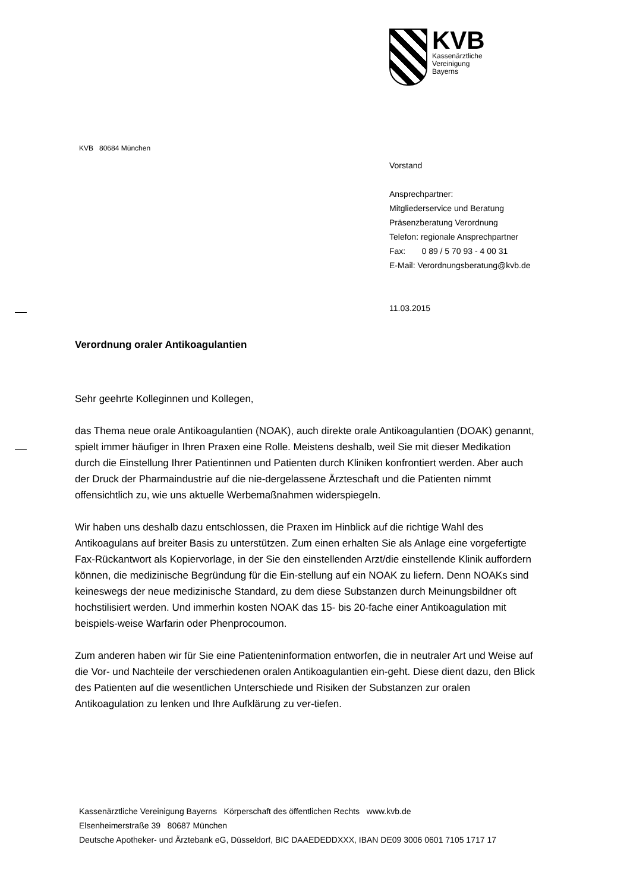KVB
Kassenärztliche
Vereinigung
Bayerns
KVB 80684 München
Vorstand
Ansprechpartner:
Mitgliederservice und Beratung
Präsenzberatung Verordnung
Telefon: regionale Ansprechpartner
Fax: 0 89 / 5 70 93 - 4 00 31
E-Mail: Verordnungsberatung@kvb.de
11.03.2015
Verordnung oraler Antikoagulantien
Sehr geehrte Kolleginnen und Kollegen,
das Thema neue orale Antikoagulantien (NOAK), auch direkte orale Antikoagulantien (DOAK) genannt, spielt immer häufiger in Ihren Praxen eine Rolle. Meistens deshalb, weil Sie mit dieser Medikation durch die Einstellung Ihrer Patientinnen und Patienten durch Kliniken konfrontiert werden. Aber auch der Druck der Pharmaindustrie auf die nie-dergelassene Ärzteschaft und die Patienten nimmt offensichtlich zu, wie uns aktuelle Werbemaßnahmen widerspiegeln.
Wir haben uns deshalb dazu entschlossen, die Praxen im Hinblick auf die richtige Wahl des Antikoagulans auf breiter Basis zu unterstützen. Zum einen erhalten Sie als Anlage eine vorgefertigte Fax-Rückantwort als Kopiervorlage, in der Sie den einstellenden Arzt/die einstellende Klinik auffordern können, die medizinische Begründung für die Ein-stellung auf ein NOAK zu liefern. Denn NOAKs sind keineswegs der neue medizinische Standard, zu dem diese Substanzen durch Meinungsbildner oft hochstilisiert werden. Und immerhin kosten NOAK das 15- bis 20-fache einer Antikoagulation mit beispiels-weise Warfarin oder Phenprocoumon.
Zum anderen haben wir für Sie eine Patienteninformation entworfen, die in neutraler Art und Weise auf die Vor- und Nachteile der verschiedenen oralen Antikoagulantien ein-geht. Diese dient dazu, den Blick des Patienten auf die wesentlichen Unterschiede und Risiken der Substanzen zur oralen Antikoagulation zu lenken und Ihre Aufklärung zu ver-tiefen.
Kassenärztliche Vereinigung Bayerns Körperschaft des öffentlichen Rechts www.kvb.de
Elsenheimerstraße 39 80687 München
Deutsche Apotheker- und Ärztebank eG, Düsseldorf, BIC DAAEDEDDXXX, IBAN DE09 3006 0601 7105 1717 17